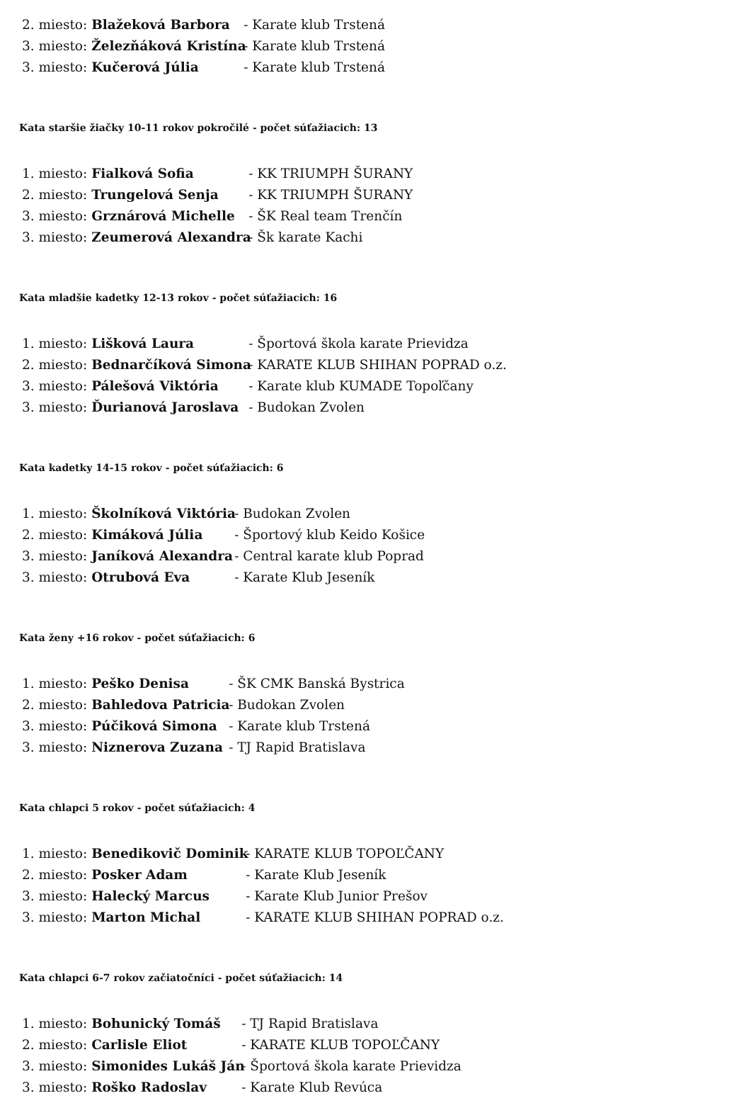2. miesto: Blažeková Barbora - Karate klub Trstená
3. miesto: Železňáková Kristína - Karate klub Trstená
3. miesto: Kučerová Júlia - Karate klub Trstená
Kata staršie žiačky 10-11 rokov pokročilé - počet súťažiacich: 13
1. miesto: Fialková Sofia - KK TRIUMPH ŠURANY
2. miesto: Trungelová Senja - KK TRIUMPH ŠURANY
3. miesto: Grznárová Michelle - ŠK Real team Trenčín
3. miesto: Zeumerová Alexandra - Šk karate Kachi
Kata mladšie kadetky 12-13 rokov - počet súťažiacich: 16
1. miesto: Lišková Laura - Športová škola karate Prievidza
2. miesto: Bednarčíková Simona - KARATE KLUB SHIHAN POPRAD o.z.
3. miesto: Pálešová Viktória - Karate klub KUMADE Topoľčany
3. miesto: Ďurianová Jaroslava - Budokan Zvolen
Kata kadetky 14-15 rokov - počet súťažiacich: 6
1. miesto: Školníková Viktória - Budokan Zvolen
2. miesto: Kimáková Júlia - Športový klub Keido Košice
3. miesto: Janíková Alexandra - Central karate klub Poprad
3. miesto: Otrubová Eva - Karate Klub Jeseník
Kata ženy +16 rokov - počet súťažiacich: 6
1. miesto: Peško Denisa - ŠK CMK Banská Bystrica
2. miesto: Bahledova Patricia - Budokan Zvolen
3. miesto: Púčiková Simona - Karate klub Trstená
3. miesto: Niznerova Zuzana - TJ Rapid Bratislava
Kata chlapci 5 rokov - počet súťažiacich: 4
1. miesto: Benedikovič Dominik - KARATE KLUB TOPOĽČANY
2. miesto: Posker Adam - Karate Klub Jeseník
3. miesto: Halecký Marcus - Karate Klub Junior Prešov
3. miesto: Marton Michal - KARATE KLUB SHIHAN POPRAD o.z.
Kata chlapci 6-7 rokov začiatočníci - počet súťažiacich: 14
1. miesto: Bohunický Tomáš - TJ Rapid Bratislava
2. miesto: Carlisle Eliot - KARATE KLUB TOPOĽČANY
3. miesto: Simonides Lukáš Ján - Športová škola karate Prievidza
3. miesto: Roško Radoslav - Karate Klub Revúca